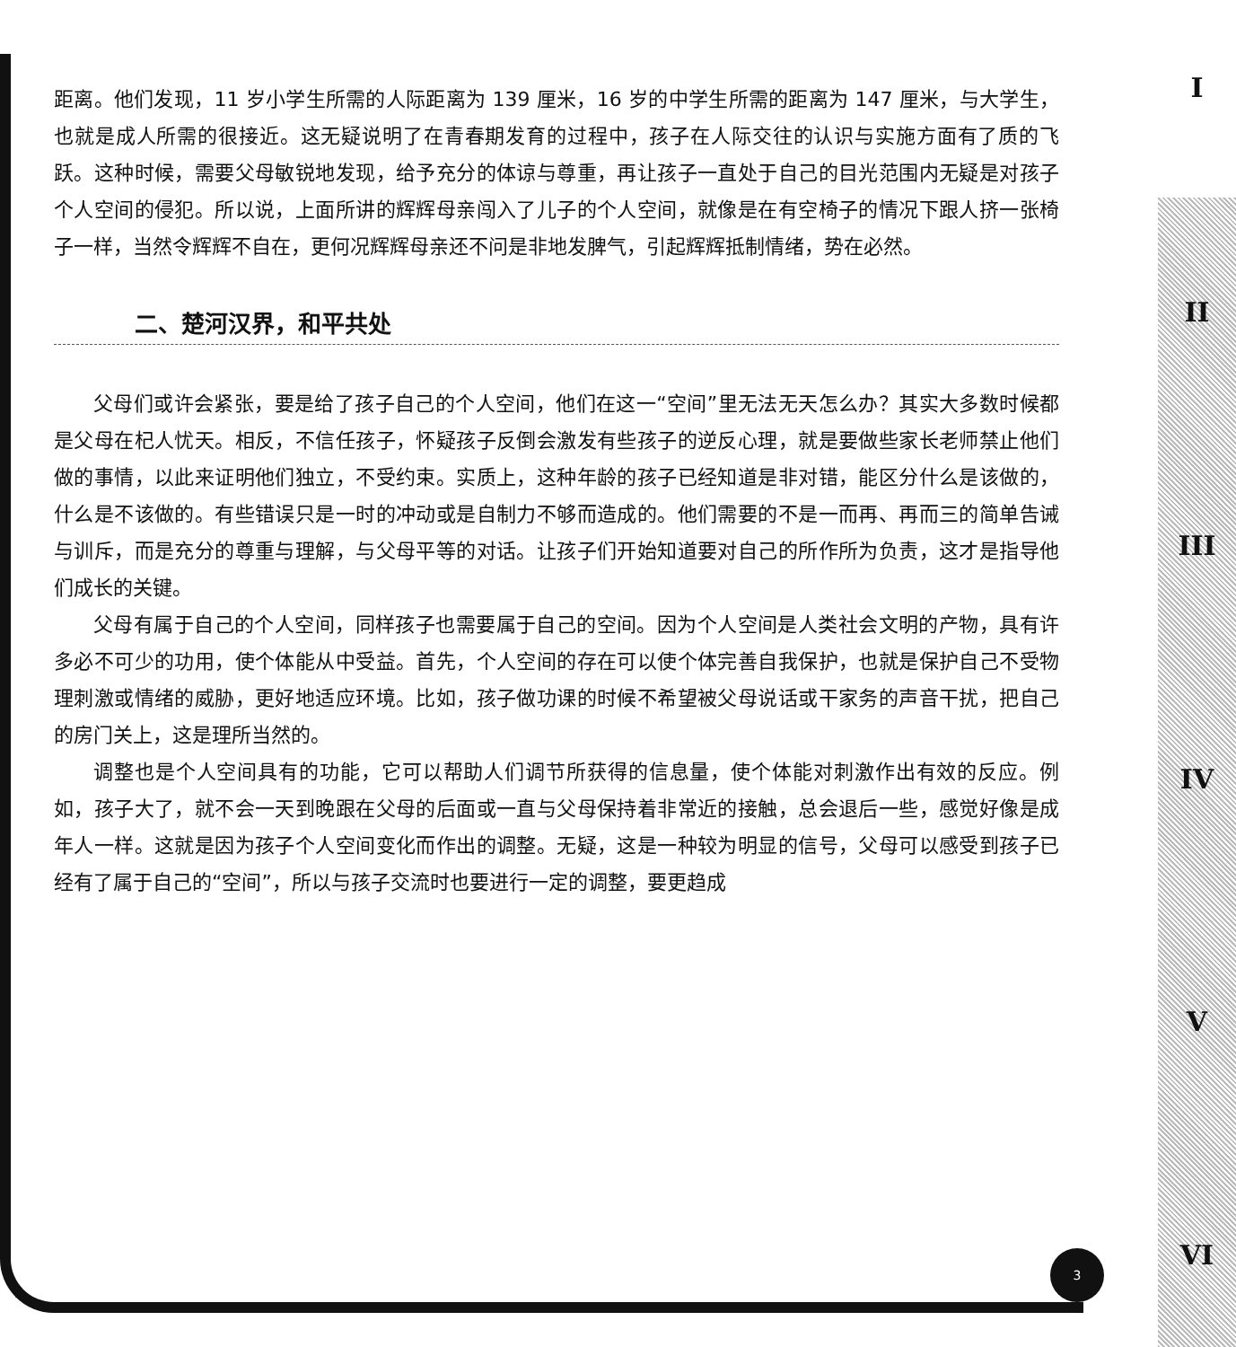I
II
III
IV
V
VI
距离。他们发现，11 岁小学生所需的人际距离为 139 厘米，16 岁的中学生所需的距离为 147 厘米，与大学生，也就是成人所需的很接近。这无疑说明了在青春期发育的过程中，孩子在人际交往的认识与实施方面有了质的飞跃。这种时候，需要父母敏锐地发现，给予充分的体谅与尊重，再让孩子一直处于自己的目光范围内无疑是对孩子个人空间的侵犯。所以说，上面所讲的辉辉母亲闯入了儿子的个人空间，就像是在有空椅子的情况下跟人挤一张椅子一样，当然令辉辉不自在，更何况辉辉母亲还不问是非地发脾气，引起辉辉抵制情绪，势在必然。
二、楚河汉界，和平共处
父母们或许会紧张，要是给了孩子自己的个人空间，他们在这一“空间”里无法无天怎么办？其实大多数时候都是父母在杞人忧天。相反，不信任孩子，怀疑孩子反倒会激发有些孩子的逆反心理，就是要做些家长老师禁止他们做的事情，以此来证明他们独立，不受约束。实质上，这种年龄的孩子已经知道是非对错，能区分什么是该做的，什么是不该做的。有些错误只是一时的冲动或是自制力不够而造成的。他们需要的不是一而再、再而三的简单告诫与训斥，而是充分的尊重与理解，与父母平等的对话。让孩子们开始知道要对自己的所作所为负责，这才是指导他们成长的关键。
父母有属于自己的个人空间，同样孩子也需要属于自己的空间。因为个人空间是人类社会文明的产物，具有许多必不可少的功用，使个体能从中受益。首先，个人空间的存在可以使个体完善自我保护，也就是保护自己不受物理刺激或情绪的威胁，更好地适应环境。比如，孩子做功课的时候不希望被父母说话或干家务的声音干扰，把自己的房门关上，这是理所当然的。
调整也是个人空间具有的功能，它可以帮助人们调节所获得的信息量，使个体能对刺激作出有效的反应。例如，孩子大了，就不会一天到晚跟在父母的后面或一直与父母保持着非常近的接触，总会退后一些，感觉好像是成年人一样。这就是因为孩子个人空间变化而作出的调整。无疑，这是一种较为明显的信号，父母可以感受到孩子已经有了属于自己的“空间”，所以与孩子交流时也要进行一定的调整，要更趋成
3